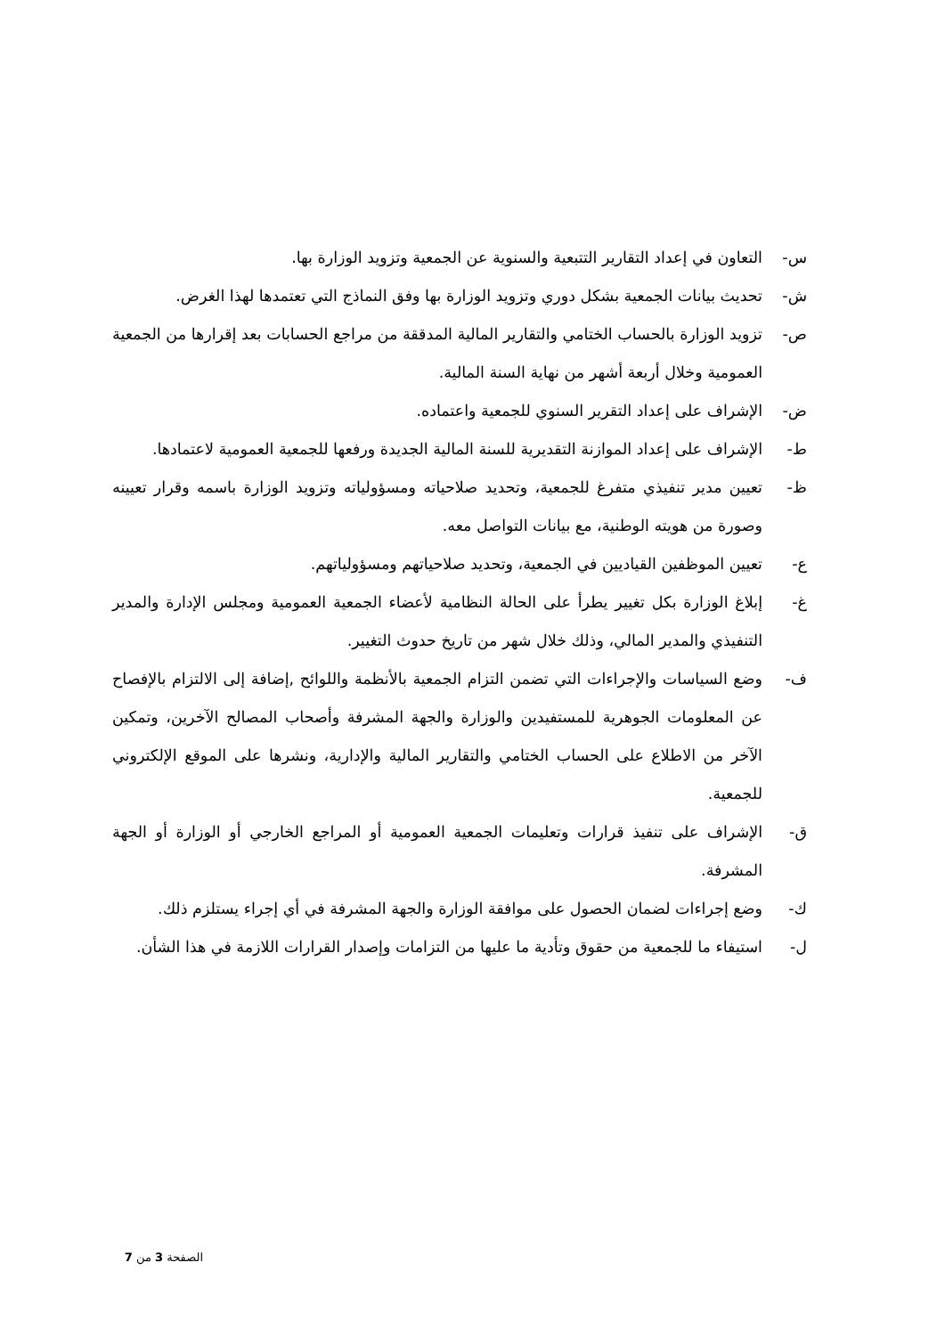س- التعاون في إعداد التقارير التتبعية والسنوية عن الجمعية وتزويد الوزارة بها.
ش- تحديث بيانات الجمعية بشكل دوري وتزويد الوزارة بها وفق النماذج التي تعتمدها لهذا الغرض.
ص- تزويد الوزارة بالحساب الختامي والتقارير المالية المدققة من مراجع الحسابات بعد إقرارها من الجمعية العمومية وخلال أربعة أشهر من نهاية السنة المالية.
ض- الإشراف على إعداد التقرير السنوي للجمعية واعتماده.
ط- الإشراف على إعداد الموازنة التقديرية للسنة المالية الجديدة ورفعها للجمعية العمومية لاعتمادها.
ظ- تعيين مدير تنفيذي متفرغ للجمعية، وتحديد صلاحياته ومسؤولياته وتزويد الوزارة باسمه وقرار تعيينه وصورة من هويته الوطنية، مع بيانات التواصل معه.
ع- تعيين الموظفين القياديين في الجمعية، وتحديد صلاحياتهم ومسؤولياتهم.
غ- إبلاغ الوزارة بكل تغيير يطرأ على الحالة النظامية لأعضاء الجمعية العمومية ومجلس الإدارة والمدير التنفيذي والمدير المالي، وذلك خلال شهر من تاريخ حدوث التغيير.
ف- وضع السياسات والإجراءات التي تضمن التزام الجمعية بالأنظمة واللوائح ,إضافة إلى الالتزام بالإفصاح عن المعلومات الجوهرية للمستفيدين والوزارة والجهة المشرفة وأصحاب المصالح الآخرين، وتمكين الآخر من الاطلاع على الحساب الختامي والتقارير المالية والإدارية، ونشرها على الموقع الإلكتروني للجمعية.
ق- الإشراف على تنفيذ قرارات وتعليمات الجمعية العمومية أو المراجع الخارجي أو الوزارة أو الجهة المشرفة.
ك- وضع إجراءات لضمان الحصول على موافقة الوزارة والجهة المشرفة في أي إجراء يستلزم ذلك.
ل- استيفاء ما للجمعية من حقوق وتأدية ما عليها من التزامات وإصدار القرارات اللازمة في هذا الشأن.
الصفحة 3 من 7